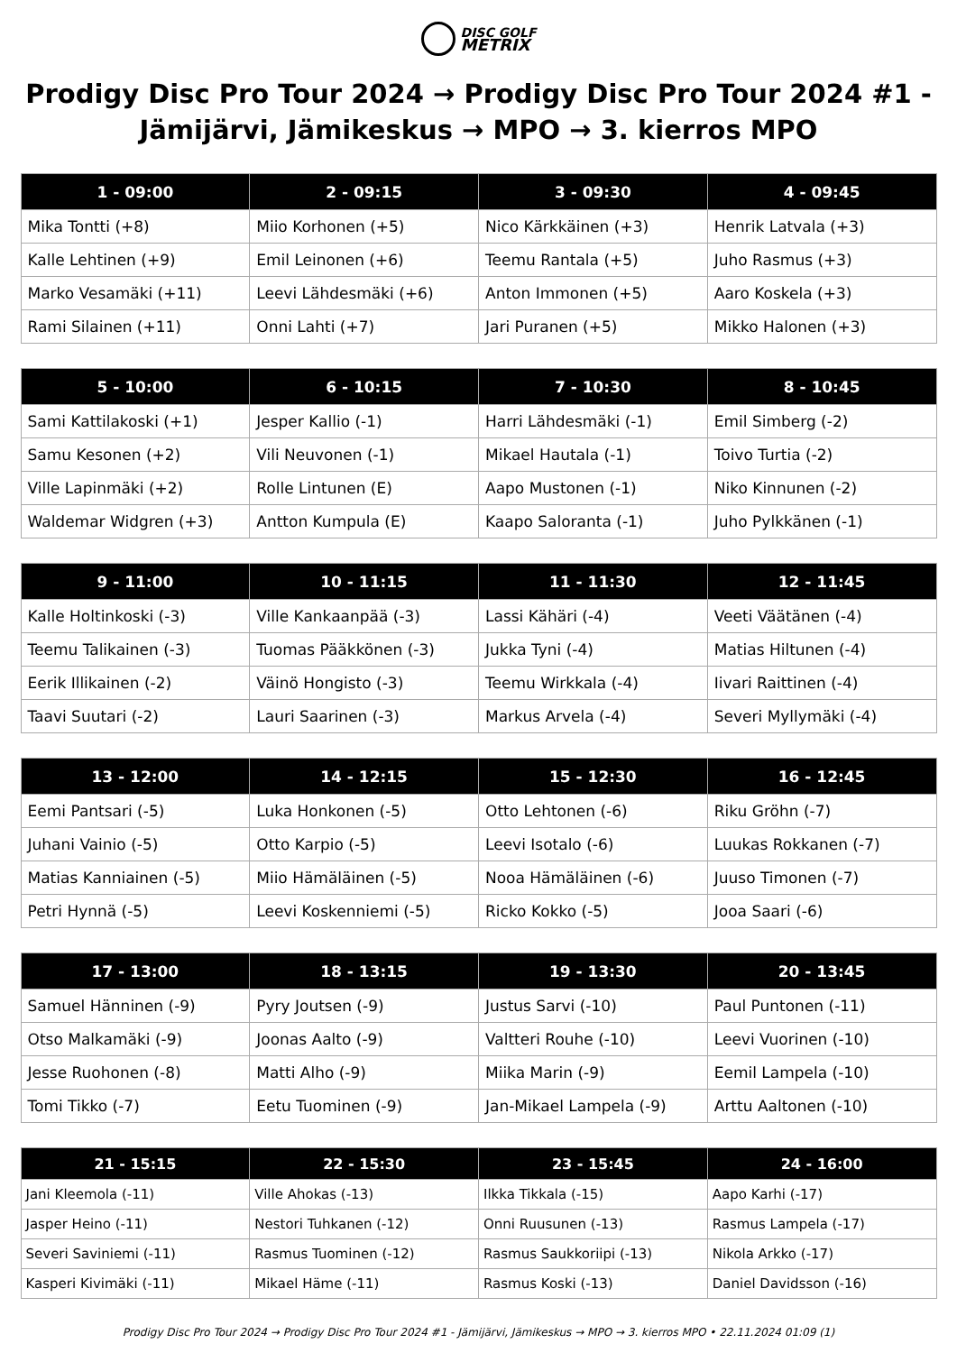DISC GOLF
METRIX
Prodigy Disc Pro Tour 2024 → Prodigy Disc Pro Tour 2024 #1 - Jämijärvi, Jämikeskus → MPO → 3. kierros MPO
| 1 - 09:00 | 2 - 09:15 | 3 - 09:30 | 4 - 09:45 |
| --- | --- | --- | --- |
| Mika Tontti (+8) | Miio Korhonen (+5) | Nico Kärkkäinen (+3) | Henrik Latvala (+3) |
| Kalle Lehtinen (+9) | Emil Leinonen (+6) | Teemu Rantala (+5) | Juho Rasmus (+3) |
| Marko Vesamäki (+11) | Leevi Lähdesmäki (+6) | Anton Immonen (+5) | Aaro Koskela (+3) |
| Rami Silainen (+11) | Onni Lahti (+7) | Jari Puranen (+5) | Mikko Halonen (+3) |
| 5 - 10:00 | 6 - 10:15 | 7 - 10:30 | 8 - 10:45 |
| --- | --- | --- | --- |
| Sami Kattilakoski (+1) | Jesper Kallio (-1) | Harri Lähdesmäki (-1) | Emil Simberg (-2) |
| Samu Kesonen (+2) | Vili Neuvonen (-1) | Mikael Hautala (-1) | Toivo Turtia (-2) |
| Ville Lapinmäki (+2) | Rolle Lintunen (E) | Aapo Mustonen (-1) | Niko Kinnunen (-2) |
| Waldemar Widgren (+3) | Antton Kumpula (E) | Kaapo Saloranta (-1) | Juho Pylkkänen (-1) |
| 9 - 11:00 | 10 - 11:15 | 11 - 11:30 | 12 - 11:45 |
| --- | --- | --- | --- |
| Kalle Holtinkoski (-3) | Ville Kankaanpää (-3) | Lassi Kähäri (-4) | Veeti Väätänen (-4) |
| Teemu Talikainen (-3) | Tuomas Pääkkönen (-3) | Jukka Tyni (-4) | Matias Hiltunen (-4) |
| Eerik Illikainen (-2) | Väinö Hongisto (-3) | Teemu Wirkkala (-4) | Iivari Raittinen (-4) |
| Taavi Suutari (-2) | Lauri Saarinen (-3) | Markus Arvela (-4) | Severi Myllymäki (-4) |
| 13 - 12:00 | 14 - 12:15 | 15 - 12:30 | 16 - 12:45 |
| --- | --- | --- | --- |
| Eemi Pantsari (-5) | Luka Honkonen (-5) | Otto Lehtonen (-6) | Riku Gröhn (-7) |
| Juhani Vainio (-5) | Otto Karpio (-5) | Leevi Isotalo (-6) | Luukas Rokkanen (-7) |
| Matias Kanniainen (-5) | Miio Hämäläinen (-5) | Nooa Hämäläinen (-6) | Juuso Timonen (-7) |
| Petri Hynnä (-5) | Leevi Koskenniemi (-5) | Ricko Kokko (-5) | Jooa Saari (-6) |
| 17 - 13:00 | 18 - 13:15 | 19 - 13:30 | 20 - 13:45 |
| --- | --- | --- | --- |
| Samuel Hänninen (-9) | Pyry Joutsen (-9) | Justus Sarvi (-10) | Paul Puntonen (-11) |
| Otso Malkamäki (-9) | Joonas Aalto (-9) | Valtteri Rouhe (-10) | Leevi Vuorinen (-10) |
| Jesse Ruohonen (-8) | Matti Alho (-9) | Miika Marin (-9) | Eemil Lampela (-10) |
| Tomi Tikko (-7) | Eetu Tuominen (-9) | Jan-Mikael Lampela (-9) | Arttu Aaltonen (-10) |
| 21 - 15:15 | 22 - 15:30 | 23 - 15:45 | 24 - 16:00 |
| --- | --- | --- | --- |
| Jani Kleemola (-11) | Ville Ahokas (-13) | Ilkka Tikkala (-15) | Aapo Karhi (-17) |
| Jasper Heino (-11) | Nestori Tuhkanen (-12) | Onni Ruusunen (-13) | Rasmus Lampela (-17) |
| Severi Saviniemi (-11) | Rasmus Tuominen (-12) | Rasmus Saukkoriipi (-13) | Nikola Arkko (-17) |
| Kasperi Kivimäki (-11) | Mikael Häme (-11) | Rasmus Koski (-13) | Daniel Davidsson (-16) |
Prodigy Disc Pro Tour 2024 → Prodigy Disc Pro Tour 2024 #1 - Jämijärvi, Jämikeskus → MPO → 3. kierros MPO • 22.11.2024 01:09 (1)